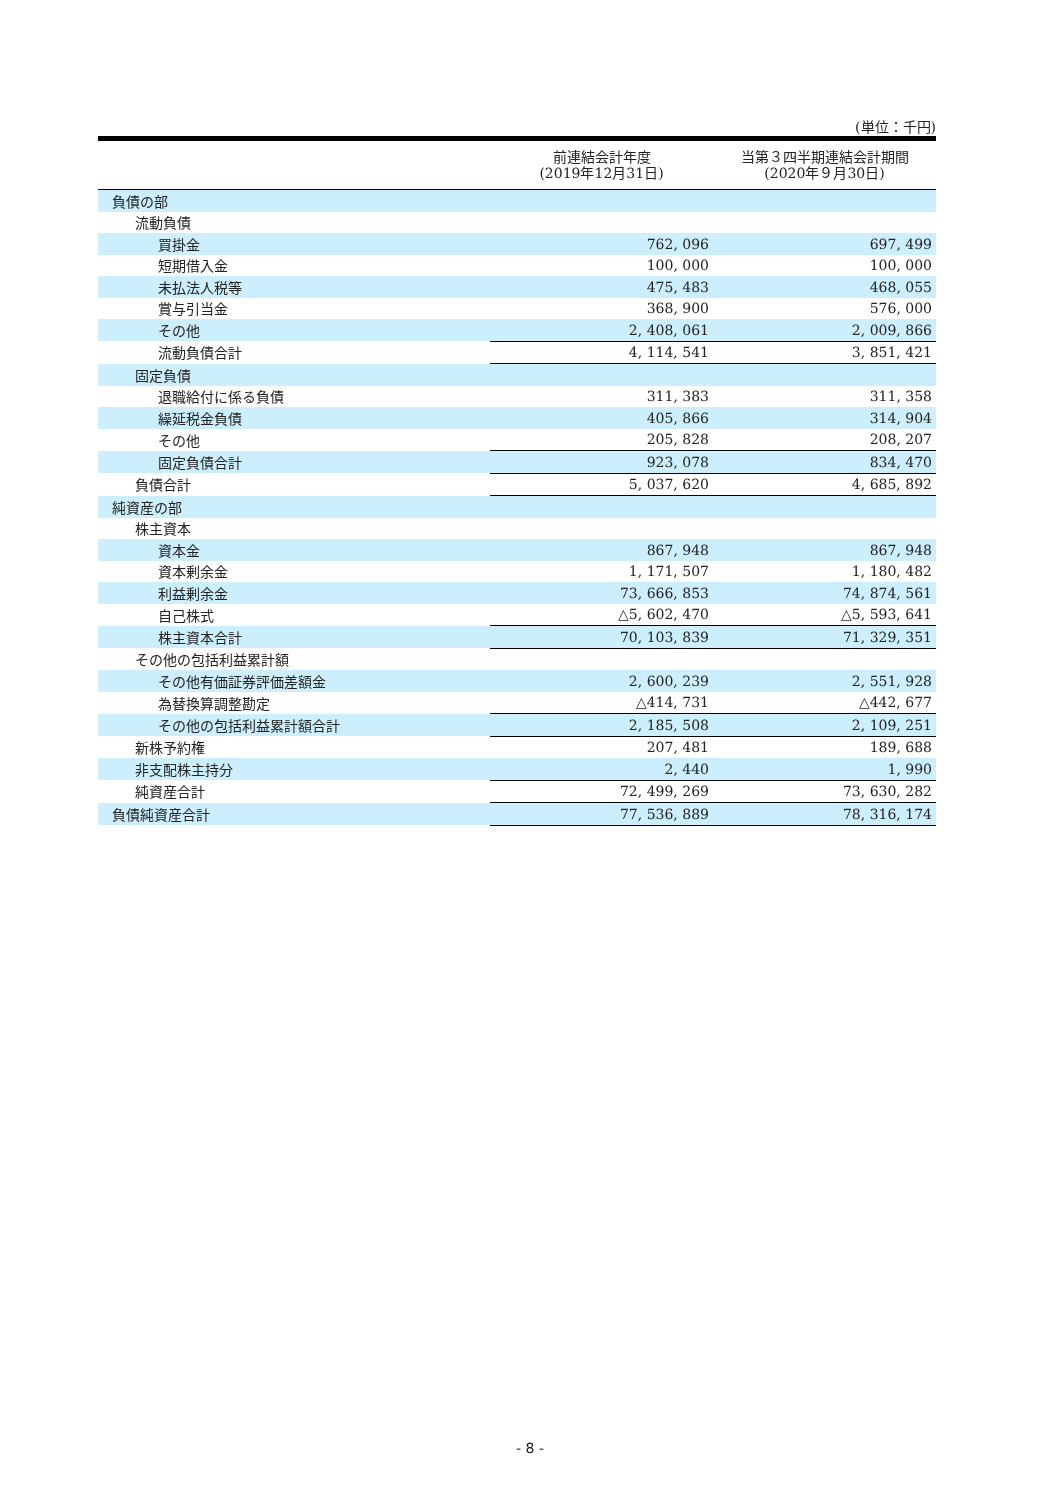(単位：千円)
| | 前連結会計年度 (2019年12月31日) | 当第３四半期連結会計期間 (2020年９月30日) |
| --- | --- | --- |
| 負債の部 | | |
| 流動負債 | | |
| 買掛金 | 762, 096 | 697, 499 |
| 短期借入金 | 100, 000 | 100, 000 |
| 未払法人税等 | 475, 483 | 468, 055 |
| 賞与引当金 | 368, 900 | 576, 000 |
| その他 | 2, 408, 061 | 2, 009, 866 |
| 流動負債合計 | 4, 114, 541 | 3, 851, 421 |
| 固定負債 | | |
| 退職給付に係る負債 | 311, 383 | 311, 358 |
| 繰延税金負債 | 405, 866 | 314, 904 |
| その他 | 205, 828 | 208, 207 |
| 固定負債合計 | 923, 078 | 834, 470 |
| 負債合計 | 5, 037, 620 | 4, 685, 892 |
| 純資産の部 | | |
| 株主資本 | | |
| 資本金 | 867, 948 | 867, 948 |
| 資本剰余金 | 1, 171, 507 | 1, 180, 482 |
| 利益剰余金 | 73, 666, 853 | 74, 874, 561 |
| 自己株式 | △5, 602, 470 | △5, 593, 641 |
| 株主資本合計 | 70, 103, 839 | 71, 329, 351 |
| その他の包括利益累計額 | | |
| その他有価証券評価差額金 | 2, 600, 239 | 2, 551, 928 |
| 為替換算調整勘定 | △414, 731 | △442, 677 |
| その他の包括利益累計額合計 | 2, 185, 508 | 2, 109, 251 |
| 新株予約権 | 207, 481 | 189, 688 |
| 非支配株主持分 | 2, 440 | 1, 990 |
| 純資産合計 | 72, 499, 269 | 73, 630, 282 |
| 負債純資産合計 | 77, 536, 889 | 78, 316, 174 |
- 8 -